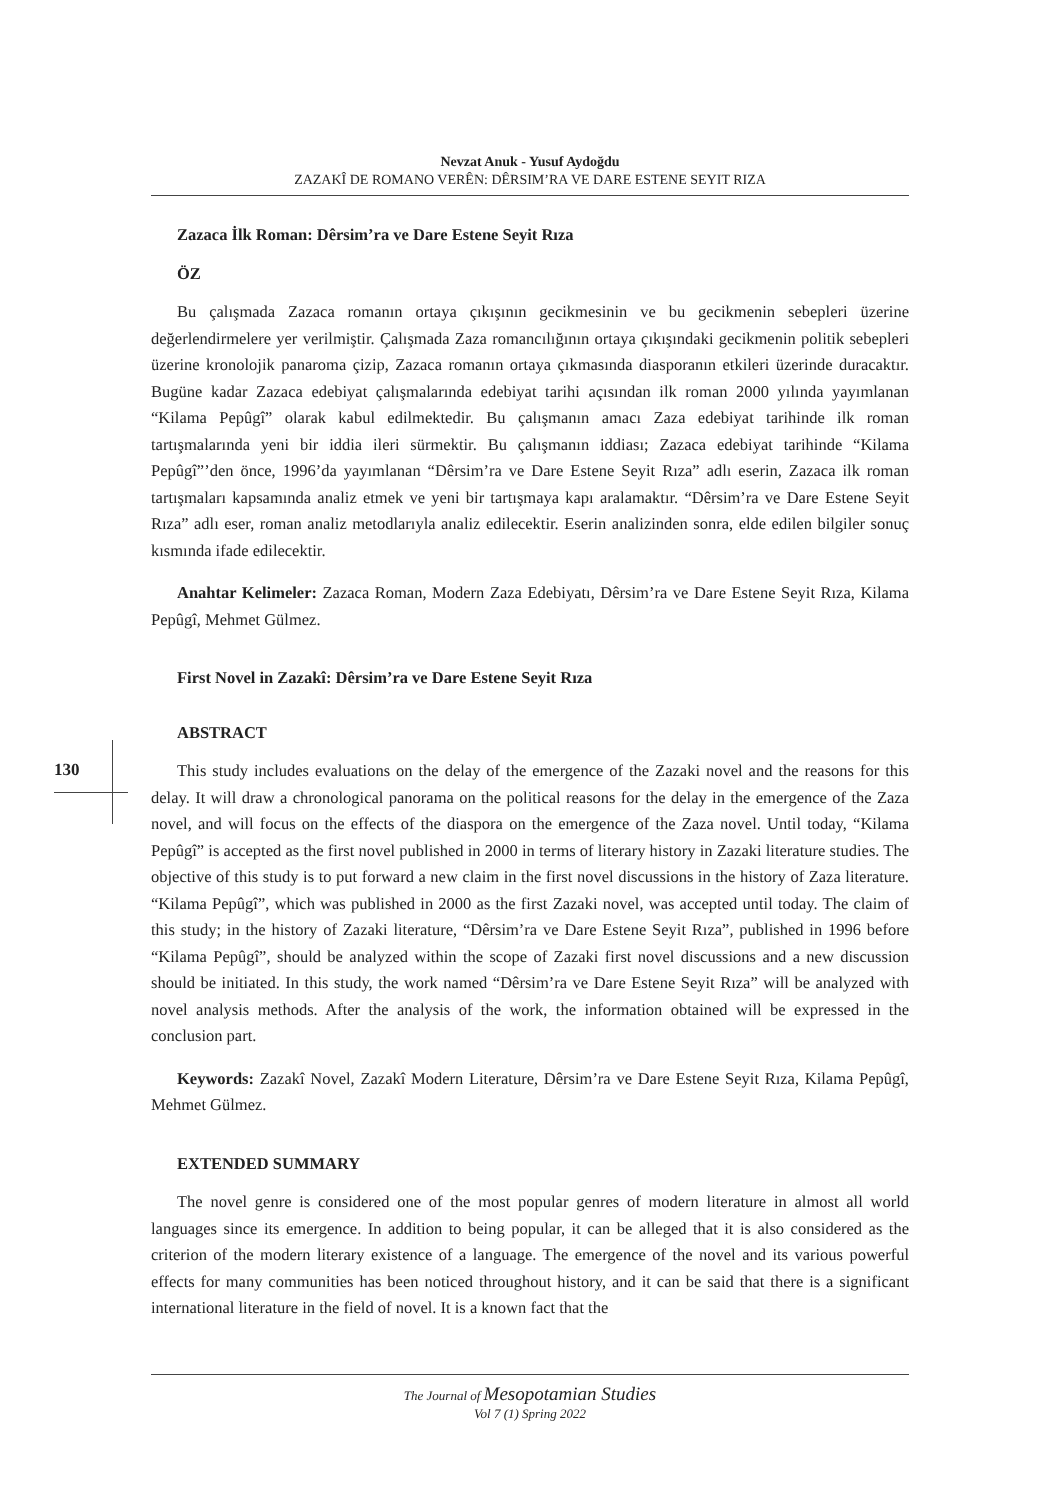Nevzat Anuk - Yusuf Aydoğdu
ZAZAKÎ DE ROMANO VERÊN: DÊRSIM’RA VE DARE ESTENE SEYIT RIZA
130
Zazaca İlk Roman: Dêrsim’ra ve Dare Estene Seyit Rıza
ÖZ
Bu çalışmada Zazaca romanın ortaya çıkışının gecikmesinin ve bu gecikmenin sebepleri üzerine değerlendirmelere yer verilmiştir. Çalışmada Zaza romancılığının ortaya çıkışındaki gecikmenin politik sebepleri üzerine kronolojik panaroma çizip, Zazaca romanın ortaya çıkmasında diasporanın etkileri üzerinde duracaktır. Bugüne kadar Zazaca edebiyat çalışmalarında edebiyat tarihi açısından ilk roman 2000 yılında yayımlanan “Kilama Pepûgî” olarak kabul edilmektedir. Bu çalışmanın amacı Zaza edebiyat tarihinde ilk roman tartışmalarında yeni bir iddia ileri sürmektir. Bu çalışmanın iddiası; Zazaca edebiyat tarihinde “Kilama Pepûgî”’den önce, 1996’da yayımlanan “Dêrsim’ra ve Dare Estene Seyit Rıza” adlı eserin, Zazaca ilk roman tartışmaları kapsamında analiz etmek ve yeni bir tartışmaya kapı aralamaktır. “Dêrsim’ra ve Dare Estene Seyit Rıza” adlı eser, roman analiz metodlarıyla analiz edilecektir. Eserin analizinden sonra, elde edilen bilgiler sonuç kısmında ifade edilecektir.
Anahtar Kelimeler: Zazaca Roman, Modern Zaza Edebiyatı, Dêrsim’ra ve Dare Estene Seyit Rıza, Kilama Pepûgî, Mehmet Gülmez.
First Novel in Zazakî: Dêrsim’ra ve Dare Estene Seyit Rıza
ABSTRACT
This study includes evaluations on the delay of the emergence of the Zazaki novel and the reasons for this delay. It will draw a chronological panorama on the political reasons for the delay in the emergence of the Zaza novel, and will focus on the effects of the diaspora on the emergence of the Zaza novel. Until today, “Kilama Pepûgî” is accepted as the first novel published in 2000 in terms of literary history in Zazaki literature studies. The objective of this study is to put forward a new claim in the first novel discussions in the history of Zaza literature. “Kilama Pepûgî”, which was published in 2000 as the first Zazaki novel, was accepted until today. The claim of this study; in the history of Zazaki literature, “Dêrsim’ra ve Dare Estene Seyit Rıza”, published in 1996 before “Kilama Pepûgî”, should be analyzed within the scope of Zazaki first novel discussions and a new discussion should be initiated. In this study, the work named “Dêrsim’ra ve Dare Estene Seyit Rıza” will be analyzed with novel analysis methods. After the analysis of the work, the information obtained will be expressed in the conclusion part.
Keywords: Zazakî Novel, Zazakî Modern Literature, Dêrsim’ra ve Dare Estene Seyit Rıza, Kilama Pepûgî, Mehmet Gülmez.
EXTENDED SUMMARY
The novel genre is considered one of the most popular genres of modern literature in almost all world languages since its emergence. In addition to being popular, it can be alleged that it is also considered as the criterion of the modern literary existence of a language. The emergence of the novel and its various powerful effects for many communities has been noticed throughout history, and it can be said that there is a significant international literature in the field of novel. It is a known fact that the
The Journal of Mesopotamian Studies
Vol 7 (1) Spring 2022